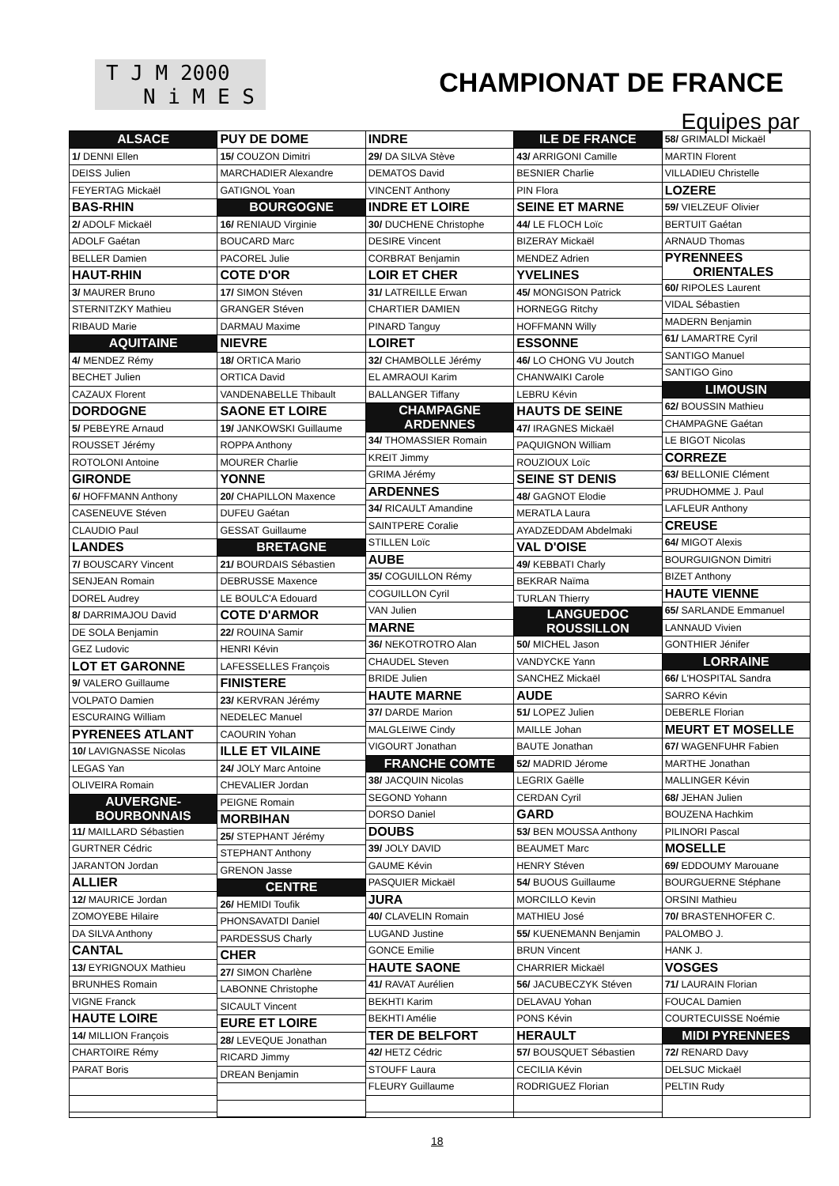T J M 2000
N i M E S
CHAMPIONAT DE FRANCE
Equipes par
| ALSACE |
| 1/ DENNI Ellen |
| DEISS Julien |
| FEYERTAG Mickaël |
| BAS-RHIN |
| 2/ ADOLF Mickaël |
| ADOLF Gaétan |
| BELLER Damien |
| HAUT-RHIN |
| 3/ MAURER Bruno |
| STERNITZKY Mathieu |
| RIBAUD Marie |
| AQUITAINE |
| 4/ MENDEZ Rémy |
| BECHET Julien |
| CAZAUX Florent |
| DORDOGNE |
| 5/ PEBEYRE Arnaud |
| ROUSSET Jérémy |
| ROTOLONI Antoine |
| GIRONDE |
| 6/ HOFFMANN Anthony |
| CASENEUVE Stéven |
| CLAUDIO Paul |
| LANDES |
| 7/ BOUSCARY Vincent |
| SENJEAN Romain |
| DOREL Audrey |
| 8/ DARRIMAJOU David |
| DE SOLA Benjamin |
| GEZ Ludovic |
| LOT ET GARONNE |
| 9/ VALERO Guillaume |
| VOLPATO Damien |
| ESCURAING William |
| PYRENEES ATLANT |
| 10/ LAVIGNASSE Nicolas |
| LEGAS Yan |
| OLIVEIRA Romain |
| AUVERGNE- BOURBONNAIS |
| 11/ MAILLARD Sébastien |
| GURTNER Cédric |
| JARANTON Jordan |
| ALLIER |
| 12/ MAURICE Jordan |
| ZOMOYEBE Hilaire |
| DA SILVA Anthony |
| CANTAL |
| 13/ EYRIGNOUX Mathieu |
| BRUNHES Romain |
| VIGNE Franck |
| HAUTE LOIRE |
| 14/ MILLION François |
| CHARTOIRE Rémy |
| PARAT Boris |
| PUY DE DOME |
| 15/ COUZON Dimitri |
| MARCHADIER Alexandre |
| GATIGNOL Yoan |
| BOURGOGNE |
| 16/ RENIAUD Virginie |
| BOUCARD Marc |
| PACOREL Julie |
| COTE D'OR |
| 17/ SIMON Stéven |
| GRANGER Stéven |
| DARMAU Maxime |
| NIEVRE |
| 18/ ORTICA Mario |
| ORTICA David |
| VANDENABELLE Thibault |
| SAONE ET LOIRE |
| 19/ JANKOWSKI Guillaume |
| ROPPA Anthony |
| MOURER Charlie |
| YONNE |
| 20/ CHAPILLON Maxence |
| DUFEU Gaétan |
| GESSAT Guillaume |
| BRETAGNE |
| 21/ BOURDAIS Sébastien |
| DEBRUSSE Maxence |
| LE BOULC'A Edouard |
| COTE D'ARMOR |
| 22/ ROUINA Samir |
| HENRI Kévin |
| LAFESSELLES François |
| FINISTERE |
| 23/ KERVRAN Jérémy |
| NEDELEC Manuel |
| CAOURIN Yohan |
| ILLE ET VILAINE |
| 24/ JOLY Marc Antoine |
| CHEVALIER Jordan |
| PEIGNE Romain |
| MORBIHAN |
| 25/ STEPHANT Jérémy |
| STEPHANT Anthony |
| GRENON Jasse |
| CENTRE |
| 26/ HEMIDI Toufik |
| PHONSAVATDI Daniel |
| PARDESSUS Charly |
| CHER |
| 27/ SIMON Charlène |
| LABONNE Christophe |
| SICAULT Vincent |
| EURE ET LOIRE |
| 28/ LEVEQUE Jonathan |
| RICARD Jimmy |
| DREAN Benjamin |
| INDRE |
| 29/ DA SILVA Stève |
| DEMATOS David |
| VINCENT Anthony |
| INDRE ET LOIRE |
| 30/ DUCHENE Christophe |
| DESIRE Vincent |
| CORBRAT Benjamin |
| LOIR ET CHER |
| 31/ LATREILLE Erwan |
| CHARTIER DAMIEN |
| PINARD Tanguy |
| LOIRET |
| 32/ CHAMBOLLE Jérémy |
| EL AMRAOUI Karim |
| BALLANGER Tiffany |
| CHAMPAGNE ARDENNES |
| 34/ THOMASSIER Romain |
| KREIT Jimmy |
| GRIMA Jérémy |
| ARDENNES |
| 34/ RICAULT Amandine |
| SAINTPERE Coralie |
| STILLEN Loïc |
| AUBE |
| 35/ COGUILLON Rémy |
| COGUILLON Cyril |
| VAN Julien |
| MARNE |
| 36/ NEKOTROTRO Alan |
| CHAUDEL Steven |
| BRIDE Julien |
| HAUTE MARNE |
| 37/ DARDE Marion |
| MALGLEIWE Cindy |
| VIGOURT Jonathan |
| FRANCHE COMTE |
| 38/ JACQUIN Nicolas |
| SEGOND Yohann |
| DORSO Daniel |
| DOUBS |
| 39/ JOLY DAVID |
| GAUME Kévin |
| PASQUIER Mickaël |
| JURA |
| 40/ CLAVELIN Romain |
| LUGAND Justine |
| GONCE Emilie |
| HAUTE SAONE |
| 41/ RAVAT Aurélien |
| BEKHTI Karim |
| BEKHTI Amélie |
| TER DE BELFORT |
| 42/ HETZ Cédric |
| STOUFF Laura |
| FLEURY Guillaume |
| ILE DE FRANCE |
| 43/ ARRIGONI Camille |
| BESNIER Charlie |
| PIN Flora |
| SEINE ET MARNE |
| 44/ LE FLOCH Loïc |
| BIZERAY Mickaël |
| MENDEZ Adrien |
| YVELINES |
| 45/ MONGISON Patrick |
| HORNEGG Ritchy |
| HOFFMANN Willy |
| ESSONNE |
| 46/ LO CHONG VU Joutch |
| CHANWAIKI Carole |
| LEBRU Kévin |
| HAUTS DE SEINE |
| 47/ IRAGNES Mickaël |
| PAQUIGNON William |
| ROUZIOUX Loïc |
| SEINE ST DENIS |
| 48/ GAGNOT Elodie |
| MERATLA Laura |
| AYADZEDDAM Abdelmaki |
| VAL D'OISE |
| 49/ KEBBATI Charly |
| BEKRAR Naïma |
| TURLAN Thierry |
| LANGUEDOC ROUSSILLON |
| 50/ MICHEL Jason |
| VANDYCKE Yann |
| SANCHEZ Mickaël |
| AUDE |
| 51/ LOPEZ Julien |
| MAILLE Johan |
| BAUTE Jonathan |
| 52/ MADRID Jérome |
| LEGRIX Gaëlle |
| CERDAN Cyril |
| GARD |
| 53/ BEN MOUSSA Anthony |
| BEAUMET Marc |
| HENRY Stéven |
| 54/ BUOUS Guillaume |
| MORCILLO Kevin |
| MATHIEU José |
| 55/ KUENEMANN Benjamin |
| BRUN Vincent |
| CHARRIER Mickaël |
| 56/ JACUBECZYK Stéven |
| DELAVAU Yohan |
| PONS Kévin |
| HERAULT |
| 57/ BOUSQUET Sébastien |
| CECILIA Kévin |
| RODRIGUEZ Florian |
| 58/ GRIMALDI Mickaël |
| MARTIN Florent |
| VILLADIEU Christelle |
| LOZERE |
| 59/ VIELZEUF Olivier |
| BERTUIT Gaétan |
| ARNAUD Thomas |
| PYRENNEES ORIENTALES |
| 60/ RIPOLES Laurent |
| VIDAL Sébastien |
| MADERN Benjamin |
| 61/ LAMARTRE Cyril |
| SANTIGO Manuel |
| SANTIGO Gino |
| LIMOUSIN |
| 62/ BOUSSIN Mathieu |
| CHAMPAGNE Gaétan |
| LE BIGOT Nicolas |
| CORREZE |
| 63/ BELLONIE Clément |
| PRUDHOMME J. Paul |
| LAFLEUR Anthony |
| CREUSE |
| 64/ MIGOT Alexis |
| BOURGUIGNON Dimitri |
| BIZET Anthony |
| HAUTE VIENNE |
| 65/ SARLANDE Emmanuel |
| LANNAUD Vivien |
| GONTHIER Jénifer |
| LORRAINE |
| 66/ L'HOSPITAL Sandra |
| SARRO Kévin |
| DEBERLE Florian |
| MEURT ET MOSELLE |
| 67/ WAGENFUHR Fabien |
| MARTHE Jonathan |
| MALLINGER Kévin |
| 68/ JEHAN Julien |
| BOUZENA Hachkim |
| PILINORI Pascal |
| MOSELLE |
| 69/ EDDOUMY Marouane |
| BOURGUERNE Stéphane |
| ORSINI Mathieu |
| 70/ BRASTENHOFER C. |
| PALOMBO J. |
| HANK J. |
| VOSGES |
| 71/ LAURAIN Florian |
| FOUCAL Damien |
| COURTECUISSE Noémie |
| MIDI PYRENNEES |
| 72/ RENARD Davy |
| DELSUC Mickaël |
| PELTIN Rudy |
18